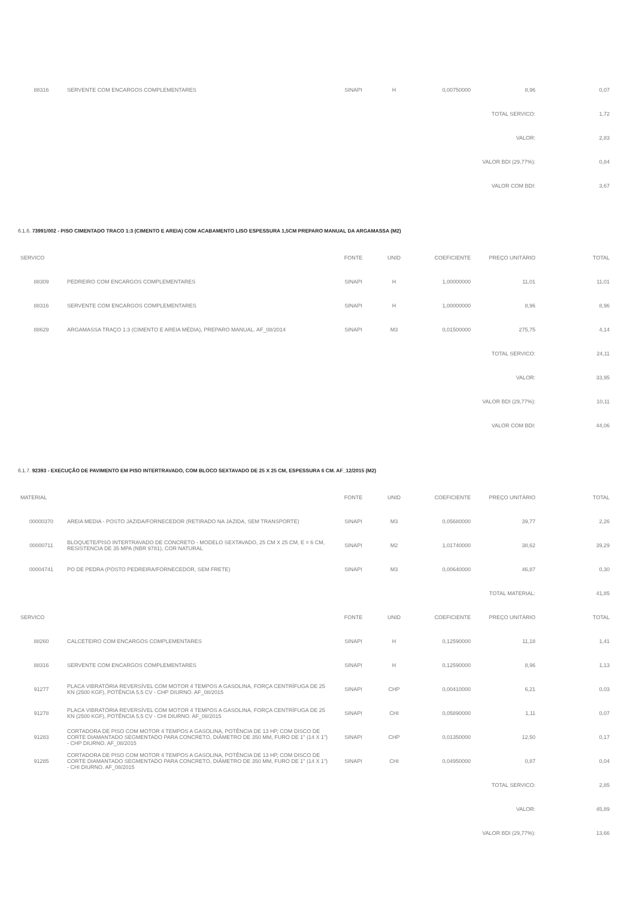| 88316 | SERVENTE COM ENCARGOS COMPLEMENTARES | SINAPI | H | 0,00750000 | 8,96 | 0,07 |
| TOTAL SERVICO: | | | | | | 1,72 |
| VALOR: | | | | | | 2,83 |
| VALOR BDI (29,77%): | | | | | | 0,84 |
| VALOR COM BDI: | | | | | | 3,67 |
6.1.6. 73991/002 - PISO CIMENTADO TRACO 1:3 (CIMENTO E AREIA) COM ACABAMENTO LISO ESPESSURA 1,5CM PREPARO MANUAL DA ARGAMASSA (M2)
| SERVICO | | FONTE | UNID | COEFICIENTE | PREÇO UNITÁRIO | TOTAL |
| --- | --- | --- | --- | --- | --- | --- |
| 88309 | PEDREIRO COM ENCARGOS COMPLEMENTARES | SINAPI | H | 1,00000000 | 11,01 | 11,01 |
| 88316 | SERVENTE COM ENCARGOS COMPLEMENTARES | SINAPI | H | 1,00000000 | 8,96 | 8,96 |
| 88629 | ARGAMASSA TRAÇO 1:3 (CIMENTO E AREIA MÉDIA), PREPARO MANUAL. AF_08/2014 | SINAPI | M3 | 0,01500000 | 275,75 | 4,14 |
| TOTAL SERVICO: | | | | | | 24,11 |
| VALOR: | | | | | | 33,95 |
| VALOR BDI (29,77%): | | | | | | 10,11 |
| VALOR COM BDI: | | | | | | 44,06 |
6.1.7. 92393 - EXECUÇÃO DE PAVIMENTO EM PISO INTERTRAVADO, COM BLOCO SEXTAVADO DE 25 X 25 CM, ESPESSURA 6 CM. AF_12/2015 (M2)
| MATERIAL | | FONTE | UNID | COEFICIENTE | PREÇO UNITÁRIO | TOTAL |
| --- | --- | --- | --- | --- | --- | --- |
| 00000370 | AREIA MEDIA - POSTO JAZIDA/FORNECEDOR (RETIRADO NA JAZIDA, SEM TRANSPORTE) | SINAPI | M3 | 0,05680000 | 39,77 | 2,26 |
| 00000711 | BLOQUETE/PISO INTERTRAVADO DE CONCRETO - MODELO SEXTAVADO, 25 CM X 25 CM, E = 6 CM, RESISTENCIA DE 35 MPA (NBR 9781), COR NATURAL | SINAPI | M2 | 1,01740000 | 38,62 | 39,29 |
| 00004741 | PO DE PEDRA (POSTO PEDREIRA/FORNECEDOR, SEM FRETE) | SINAPI | M3 | 0,00640000 | 46,87 | 0,30 |
| TOTAL MATERIAL: | | | | | | 41,85 |
| SERVICO | | FONTE | UNID | COEFICIENTE | PREÇO UNITÁRIO | TOTAL |
| 88260 | CALCETEIRO COM ENCARGOS COMPLEMENTARES | SINAPI | H | 0,12590000 | 11,18 | 1,41 |
| 88316 | SERVENTE COM ENCARGOS COMPLEMENTARES | SINAPI | H | 0,12590000 | 8,96 | 1,13 |
| 91277 | PLACA VIBRATÓRIA REVERSÍVEL COM MOTOR 4 TEMPOS A GASOLINA, FORÇA CENTRÍFUGA DE 25 KN (2500 KGF), POTÊNCIA 5,5 CV - CHP DIURNO. AF_08/2015 | SINAPI | CHP | 0,00410000 | 6,21 | 0,03 |
| 91278 | PLACA VIBRATÓRIA REVERSÍVEL COM MOTOR 4 TEMPOS A GASOLINA, FORÇA CENTRÍFUGA DE 25 KN (2500 KGF), POTÊNCIA 5,5 CV - CHI DIURNO. AF_08/2015 | SINAPI | CHI | 0,05890000 | 1,11 | 0,07 |
| 91283 | CORTADORA DE PISO COM MOTOR 4 TEMPOS A GASOLINA, POTÊNCIA DE 13 HP, COM DISCO DE CORTE DIAMANTADO SEGMENTADO PARA CONCRETO, DIÂMETRO DE 350 MM, FURO DE 1" (14 X 1") - CHP DIURNO. AF_08/2015 | SINAPI | CHP | 0,01350000 | 12,50 | 0,17 |
| 91285 | CORTADORA DE PISO COM MOTOR 4 TEMPOS A GASOLINA, POTÊNCIA DE 13 HP, COM DISCO DE CORTE DIAMANTADO SEGMENTADO PARA CONCRETO, DIÂMETRO DE 350 MM, FURO DE 1" (14 X 1") - CHI DIURNO. AF_08/2015 | SINAPI | CHI | 0,04950000 | 0,87 | 0,04 |
| TOTAL SERVICO: | | | | | | 2,85 |
| VALOR: | | | | | | 45,89 |
| VALOR BDI (29,77%): | | | | | | 13,66 |